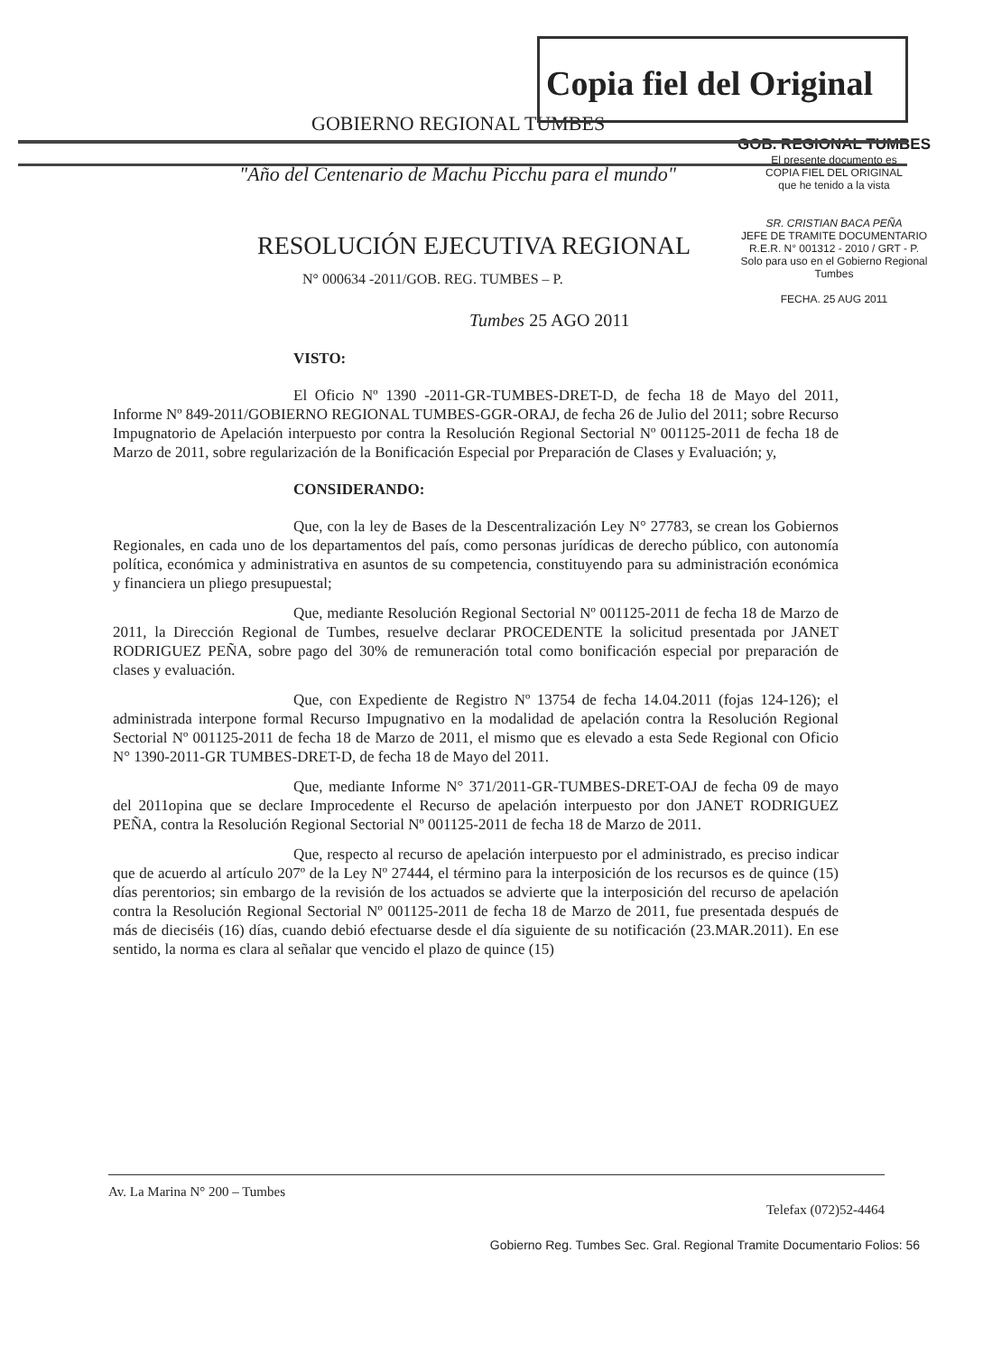Copia fiel del Original
GOBIERNO REGIONAL TUMBES
GOB. REGIONAL TUMBES
El presente documento es
COPIA FIEL DEL ORIGINAL
que he tenido a la vista
SR. CRISTIAN BACA PEÑA
JEFE DE TRAMITE DOCUMENTARIO
R.E.R. N° 001312 - 2010 / GRT - P.
Solo para uso en el Gobierno Regional Tumbes
FECHA. 25 AUG 2011
"Año del Centenario de Machu Picchu para el mundo"
RESOLUCIÓN EJECUTIVA REGIONAL
N° 000634 -2011/GOB. REG. TUMBES – P.
Tumbes 25 AGO 2011
VISTO:
El Oficio Nº 1390 -2011-GR-TUMBES-DRET-D, de fecha 18 de Mayo del 2011, Informe Nº 849-2011/GOBIERNO REGIONAL TUMBES-GGR-ORAJ, de fecha 26 de Julio del 2011; sobre Recurso Impugnatorio de Apelación interpuesto por contra la Resolución Regional Sectorial Nº 001125-2011 de fecha 18 de Marzo de 2011, sobre regularización de la Bonificación Especial por Preparación de Clases y Evaluación; y,
CONSIDERANDO:
Que, con la ley de Bases de la Descentralización Ley N° 27783, se crean los Gobiernos Regionales, en cada uno de los departamentos del país, como personas jurídicas de derecho público, con autonomía política, económica y administrativa en asuntos de su competencia, constituyendo para su administración económica y financiera un pliego presupuestal;
Que, mediante Resolución Regional Sectorial Nº 001125-2011 de fecha 18 de Marzo de 2011, la Dirección Regional de Tumbes, resuelve declarar PROCEDENTE la solicitud presentada por JANET RODRIGUEZ PEÑA, sobre pago del 30% de remuneración total como bonificación especial por preparación de clases y evaluación.
Que, con Expediente de Registro Nº 13754 de fecha 14.04.2011 (fojas 124-126); el administrada interpone formal Recurso Impugnativo en la modalidad de apelación contra la Resolución Regional Sectorial Nº 001125-2011 de fecha 18 de Marzo de 2011, el mismo que es elevado a esta Sede Regional con Oficio N° 1390-2011-GR TUMBES-DRET-D, de fecha 18 de Mayo del 2011.
Que, mediante Informe N° 371/2011-GR-TUMBES-DRET-OAJ de fecha 09 de mayo del 2011opina que se declare Improcedente el Recurso de apelación interpuesto por don JANET RODRIGUEZ PEÑA, contra la Resolución Regional Sectorial Nº 001125-2011 de fecha 18 de Marzo de 2011.
Que, respecto al recurso de apelación interpuesto por el administrado, es preciso indicar que de acuerdo al artículo 207º de la Ley Nº 27444, el término para la interposición de los recursos es de quince (15) días perentorios; sin embargo de la revisión de los actuados se advierte que la interposición del recurso de apelación contra la Resolución Regional Sectorial Nº 001125-2011 de fecha 18 de Marzo de 2011, fue presentada después de más de dieciséis (16) días, cuando debió efectuarse desde el día siguiente de su notificación (23.MAR.2011). En ese sentido, la norma es clara al señalar que vencido el plazo de quince (15)
Av. La Marina N° 200 – Tumbes Telefax (072)52-4464
Gobierno Reg. Tumbes Sec. Gral. Regional Tramite Documentario Folios: 56